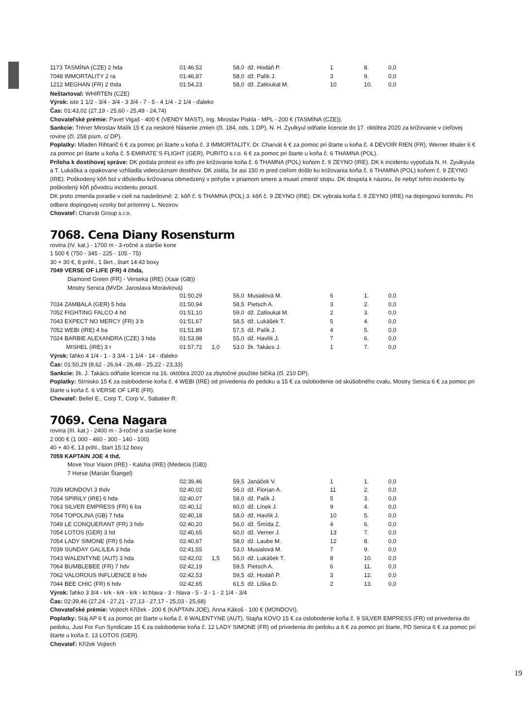| 1173 TASMÍNA (CZE) 2 hda | 01:46,52 | | 58,0 | dž. Hodáň P. | 1 | 8. | 0,0 |
| 7048 IMMORTALITY 2 ra | 01:46,87 | | 58,0 | dž. Palík J. | 3 | 9. | 0,0 |
| 1212 MEGHAN (FR) 2 thda | 01:54,23 | | 58,0 | dž. Zatloukal M. | 10 | 10. | 0,0 |
Neštartoval: WHIRTEN (CZE)
Výrok: iste 1 1/2 - 3/4 - 3/4 - 3 3/4 - 7 - 5 - 4 1/4 - 2 1/4 - ďaleko
Čas: 01:43,02 (27,19 - 25,60 - 25,49 - 24,74)
Chovateľské prémie: Pavel Vigaš - 400 € (VENDY MAST), Ing. Miroslav Piskla - MPL - 200 € (TASMÍNA (CZE)).
Sankcie: Tréner Miroslav Malík 15 € za neskoré hlásenie zmien (čl. 184, ods. 1 DP), N. H. Zyulkyul odňatie licencie do 17. októbra 2020 za križovanie v cieľovej rovine (čl. 258 písm. c/ DP).
Poplatky: Mladen Rihtarič 6 € za pomoc pri štarte u koňa č. 3 IMMORTALITY, Dr. Charvát 6 € za pomoc pri štarte u koňa č. 4 DEVOIR RIEN (FR), Werner Ithaler 6 € za pomoc pri štarte u koňa č. 5 EMIRATE´S FLIGHT (GER), PURITO s.r.o. 6 € za pomoc pri štarte u koňa č. 6 THAMNA (POL).
Príloha k dostihovej správe: DK podala protest ex offo pre križovanie koňa č. 6 THAMNA (POL) koňom č. 9 ZEYNO (IRE). DK k incidentu vypočula N. H. Zyulkyula a T. Lukáška a opakovane vzhliadla videozáznam dostihov. DK zistila, že asi 150 m pred cieľom došlo ku križovania koňa č. 6 THAMNA (POL) koňom č. 9 ZEYNO (IRE). Poškodený kôň bol v dôsledku križovania obmedzený v pohybe v priamom smere a musel zmeniť stopu. DK dospela k názoru, že nebyť tohto incidentu by poškodený kôň pôvodcu incidentu porazil.
DK preto zmenila poradie v cieli na nasledovné: 2. kôň č. 6 THAMNA (POL) 3. kôň č. 9 ZEYNO (IRE). DK vybrala koňa č. 9 ZEYNO (IRE) na dopingovú kontrolu. Pri odbere dopingovej vzorky bol prítomný L. Nezirov.
Chovateľ: Charvát Group s.r.o.
7068. Cena Diany Rosensturm
rovina (IV. kat.) - 1700 m - 3-ročné a staršie kone
1 500 € (750 - 345 - 225 - 105 - 75)
30 + 30 €, 8 prihl., 1 škrt., štart 14:43 boxy
7049 VERSE OF LIFE (FR) 4 čhda,
Diamond Green (FR) - Verseka (IRE) (Xaar (GB))
Mostry Senica (MVDr. Jaroslava Morávková)
| | 01:50,29 | | 56,0 | Musialová M. | 6 | 1. | 0,0 |
| 7034 ZAMBALA (GER) 5 hda | 01:50,94 | | 58,5 | Pietsch A. | 3 | 2. | 0,0 |
| 7052 FIGHTING FALCO 4 hd | 01:51,10 | | 59,0 | dž. Zatloukal M. | 2 | 3. | 0,0 |
| 7043 EXPECT NO MERCY (FR) 3 b | 01:51,67 | | 58,5 | dž. Lukášek T. | 5 | 4. | 0,0 |
| 7052 WEBI (IRE) 4 ba | 01:51,89 | | 57,5 | dž. Palík J. | 4 | 5. | 0,0 |
| 7024 BARBIE ALEXANDRA (CZE) 3 hda | 01:53,98 | | 55,0 | dž. Havlík J. | 7 | 6. | 0,0 |
| MISHEL (IRE) 3 r | 01:57,72 | 1,0 | 53,0 | žk. Takács J. | 1 | 7. | 0,0 |
Výrok: ľahko 4 1/4 - 1 - 3 3/4 - 1 1/4 - 14 - ďaleko
Čas: 01:50,29 (8,62 - 26,64 - 26,48 - 25,22 - 23,33)
Sankcie: žk. J. Takács odňatie licencie na 16. októbra 2020 za zbytočné použitie bičíka (čl. 210 DP).
Poplatky: Strnisko 15 € za oslobodenie koňa č. 4 WEBI (IRE) od privedenia do pedoku a 15 € za oslobodenie od skúšobného cvalu, Mostry Senica 6 € za pomoc pri štarte u koňa č. 6 VERSE OF LIFE (FR).
Chovateľ: Bellet E., Corp T., Corp V., Sabatier R.
7069. Cena Nagara
rovina (III. kat.) - 2400 m - 3-ročné a staršie kone
2 000 € (1 000 - 460 - 300 - 140 - 100)
40 + 40 €, 13 prihl., štart 15:12 boxy
7059 KAPTAIN JOE 4 thd,
Move Your Vision (IRE) - Kalsha (IRE) (Medecis (GB))
7 Horse (Marián Štangel)
| | 02:39,46 | | 59,5 | Janáček V. | 1 | 1. | 0,0 |
| 7039 MONDOVI 3 thdv | 02:40,02 | | 56,0 | dž. Florian A. | 11 | 2. | 0,0 |
| 7054 SPIRILY (IRE) 6 hda | 02:40,07 | | 58,0 | dž. Palík J. | 5 | 3. | 0,0 |
| 7063 SILVER EMPRESS (FR) 6 ba | 02:40,12 | | 60,0 | dž. Línek J. | 9 | 4. | 0,0 |
| 7054 TOPOLINA (GB) 7 hda | 02:40,18 | | 58,0 | dž. Havlík J. | 10 | 5. | 0,0 |
| 7049 LE CONQUERANT (FR) 3 hdv | 02:40,20 | | 56,0 | dž. Šmída Z. | 4 | 6. | 0,0 |
| 7054 LOTOS (GER) 3 hd | 02:40,65 | | 60,0 | dž. Verner J. | 13 | 7. | 0,0 |
| 7054 LADY SIMONE (FR) 5 hda | 02:40,67 | | 58,0 | dž. Laube M. | 12 | 8. | 0,0 |
| 7039 SUNDAY GALILEA 3 hda | 02:41,55 | | 53,0 | Musialová M. | 7 | 9. | 0,0 |
| 7043 WALENTYNE (AUT) 3 hda | 02:42,02 | 1,5 | 56,0 | dž. Lukášek T. | 8 | 10. | 0,0 |
| 7064 BUMBLEBEE (FR) 7 hdv | 02:42,19 | | 59,5 | Pietsch A. | 6 | 11. | 0,0 |
| 7062 VALOROUS INFLUENCE 8 hdv | 02:42,53 | | 59,5 | dž. Hodáň P. | 3 | 12. | 0,0 |
| 7044 BEE CHIC (FR) 6 hdv | 02:42,65 | | 61,5 | dž. Liška D. | 2 | 13. | 0,0 |
Výrok: ľahko 3 3/4 - krk - krk - krk - kr.hlava - 3 - hlava - 5 - 3 - 1 - 2 1/4 - 3/4
Čas: 02:39,46 (27,24 - 27,21 - 27,13 - 27,17 - 25,03 - 25,68)
Chovateľské prémie: Vojtech Křížek - 200 € (KAPTAIN JOE), Anna Kákoš - 100 € (MONDOVI).
Poplatky: Stáj AP 6 € za pomoc pri štarte u koňa č. 8 WALENTYNE (AUT), Stajňa KOVO 15 € za oslobodenie koňa č. 9 SILVER EMPRESS (FR) od privedenia do pedoku, Just For Fun Syndicate 15 € za oslobodenie koňa č. 12 LADY SIMONE (FR) od privedenia do pedoku a 6 € za pomoc pri štarte, PD Senica 6 € za pomoc pri štarte u koňa č. 13 LOTOS (GER).
Chovateľ: Křížek Vojtech
19